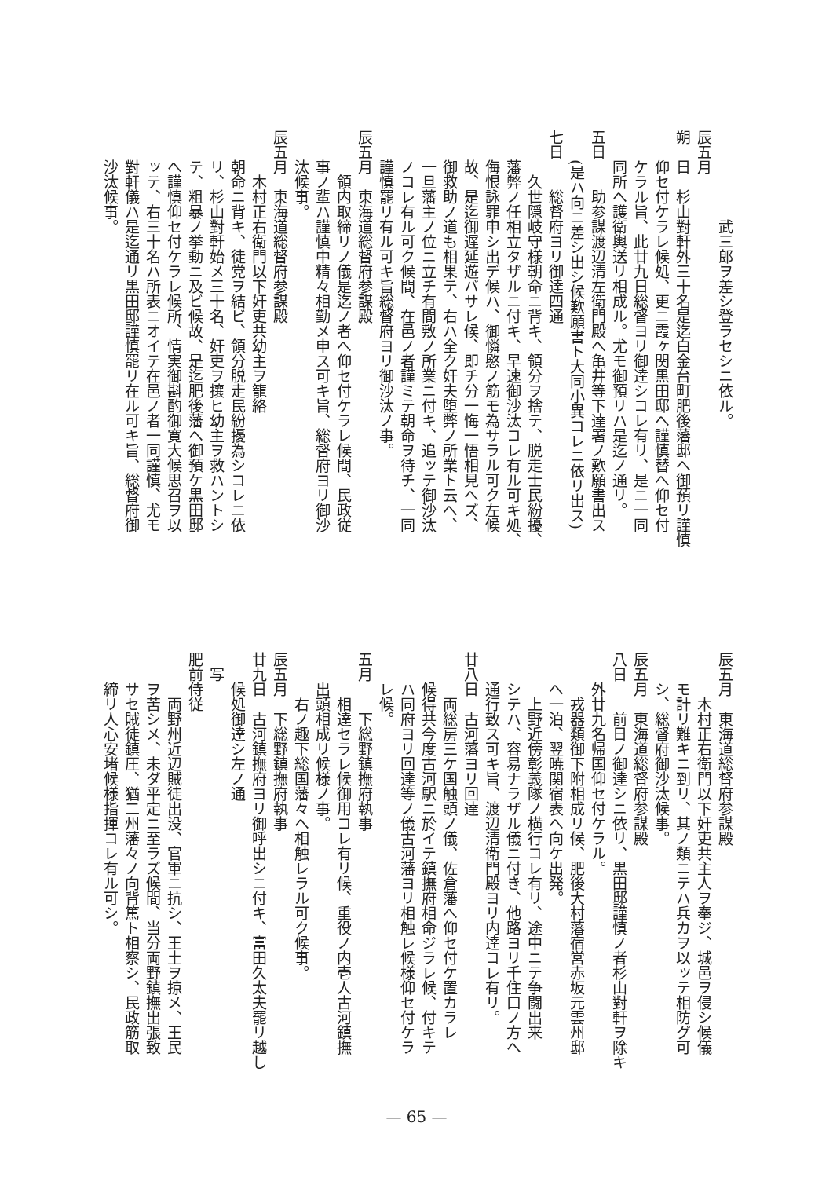武三郎ヲ差シ登ラセシニ依ル。
辰五月
朔　日　杉山對軒外三十名是迄白金台町肥後藩邸へ御預リ謹慎
仰セ付ケラレ候処、更ニ霞ヶ関黒田邸へ謹慎替へ仰セ付
ケラル旨、此廿九日総督ヨリ御達シコレ有リ、是ニ一同
同所へ護衛輿送リ相成ル。尤モ御預リハ是迄ノ通リ。
五日　　助参謀渡辺清左衛門殿へ亀井等下達署ノ歎願書出ス
(是ハ向ニ差シ出シ候歎願書ト大同小異コレニ依リ出ス)
七日　　総督府ヨリ御達四通
久世隠岐守様朝命ニ背キ、領分ヲ捨テ、脱走士民紛擾、
藩弊ノ任相立タザルニ付キ、早速御沙汰コレ有ル可キ処、
侮恨詠罪申シ出デ候ハ、御憐愍ノ筋モ為サラル可ク左候
故、是迄御遅延遊バサレ候、即チ分一悔一悟相見へズ、
御救助ノ道も相果テ、右ハ全ク奸夫堕弊ノ所業ト云へ、
一旦藩主ノ位ニ立チ有間敷ノ所業ニ付キ、追ッテ御沙汰
ノコレ有ル可ク候間、在邑ノ者謹ミテ朝命ヲ待チ、一同
謹慎罷リ有ル可キ旨総督府ヨリ御沙汰ノ事。
辰五月　東海道総督府参謀殿
領内取締リノ儀是迄ノ者へ仰セ付ケラレ候間、民政従
事ノ輩ハ謹慎中精々相勤メ申ス可キ旨、総督府ヨリ御沙
汰候事。
辰五月　東海道総督府参謀殿
木村正右衛門以下奸吏共幼主ヲ籠絡
朝命ニ背キ、徒党ヲ結ビ、領分脱走民紛擾為シコレニ依
リ、杉山對軒始メ三十名、奸吏ヲ攘ヒ幼主ヲ救ハントシ
テ、粗暴ノ挙動ニ及ビ候故、是迄肥後藩へ御預ケ黒田邸
へ謹慎仰セ付ケラレ候所、情実御斟酌御寛大候思召ヲ以
ッテ、右三十名ハ所表ニオイテ在邑ノ者一同謹慎、尤モ
對軒儀ハ是迄通リ黒田邸謹慎罷リ在ル可キ旨、総督府御
沙汰候事。
辰五月　東海道総督府参謀殿
木村正右衛門以下奸吏共主人ヲ奉ジ、城邑ヲ侵シ候儀
モ計リ難キニ到リ、其ノ類ニテハ兵カヲ以ッテ相防グ可
シ、総督府御沙汰候事。
辰五月　東海道総督府参謀殿
八日　　前日ノ御達シニ依リ、黒田邸謹慎ノ者杉山對軒ヲ除キ
外廿九名帰国仰セ付ケラル。
戎器類御下附相成リ候、肥後大村藩宿営赤坂元雲州邸
へ一泊、翌暁関宿表へ向ケ出発。
上野近傍彰義隊ノ横行コレ有リ、途中ニテ争闘出来
シテハ、容易ナラザル儀ニ付き、他路ヨリ千住口ノ方へ
通行致ス可キ旨、渡辺清衛門殿ヨリ内達コレ有リ。
廿八日　古河藩ヨリ回達
両総房三ケ国触頭ノ儀、佐倉藩へ仰セ付ケ置カラレ
候得共今度古河駅ニ於イテ鎮撫府相命ジラレ候、付キテ
ハ同府ヨリ回達等ノ儀古河藩ヨリ相触レ候様仰セ付ケラ
レ候。
五月　　下総野鎮撫府執事
相達セラレ候御用コレ有リ候、重役ノ内壱人古河鎮撫
出頭相成リ候様ノ事。
右ノ趣下総国藩々へ相触レラル可ク候事。
辰五月　下総野鎮撫府執事
廿九日　古河鎮撫府ヨリ御呼出シニ付キ、富田久太夫罷リ越し
候処御達シ左ノ通
写
肥前侍従
両野州近辺賊徒出没、官軍ニ抗シ、王土ヲ掠メ、王民
ヲ苦シメ、未ダ平定ニ至ラズ候間、当分両野鎮撫出張致
サセ賊徒鎮圧、猶二州藩々ノ向背篤ト相察シ、民政筋取
締リ人心安堵候様指揮コレ有ル可シ。
— 65 —